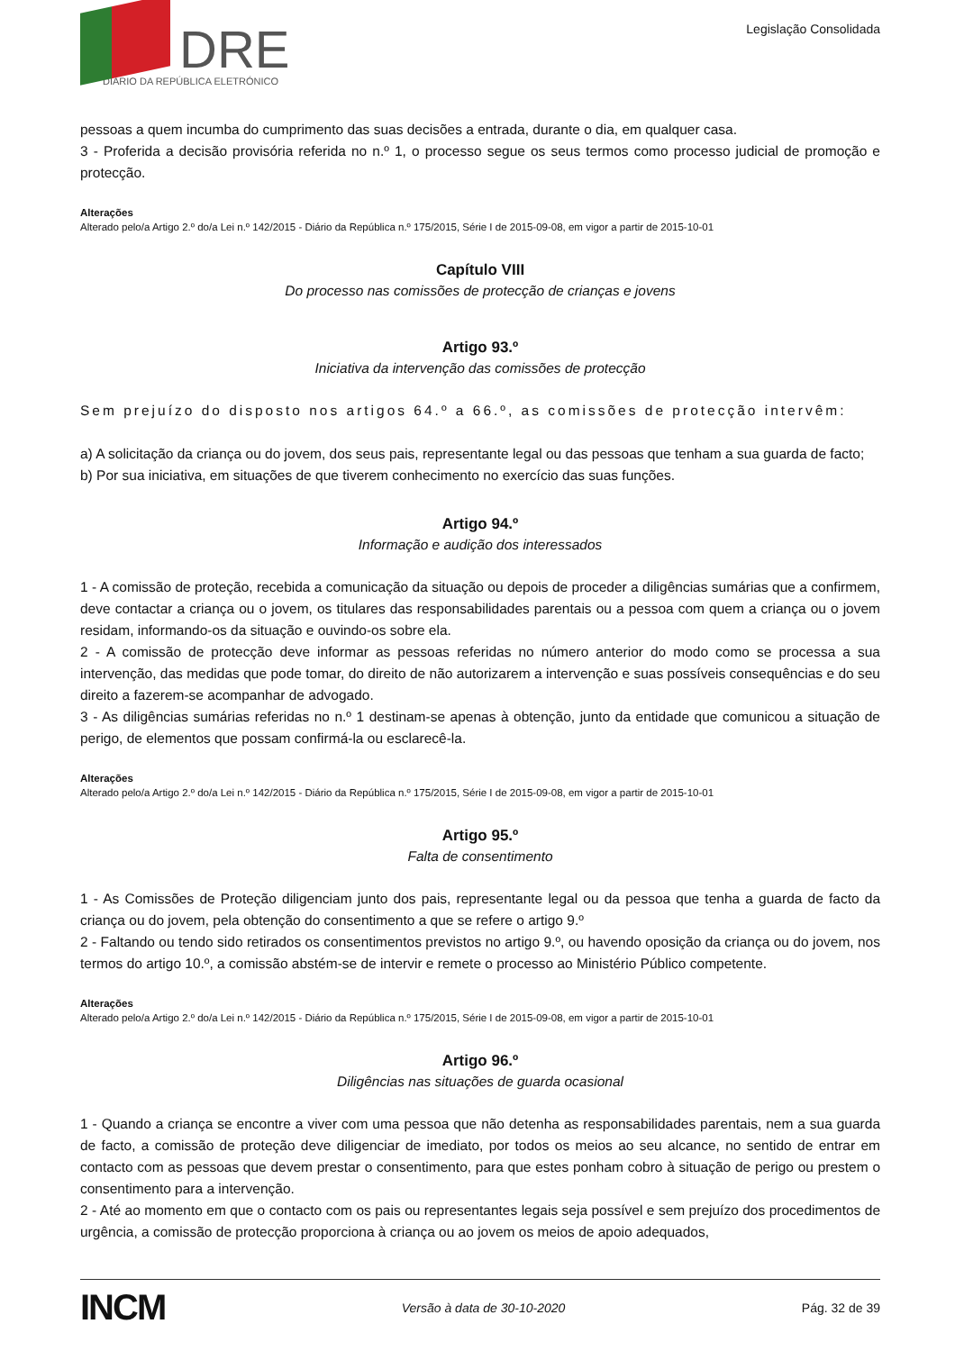DRE
DIÁRIO DA REPÚBLICA ELETRÓNICO
Legislação Consolidada
pessoas a quem incumba do cumprimento das suas decisões a entrada, durante o dia, em qualquer casa.
3 - Proferida a decisão provisória referida no n.º 1, o processo segue os seus termos como processo judicial de promoção e protecção.
Alterações
Alterado pelo/a Artigo 2.º do/a Lei n.º 142/2015 - Diário da República n.º 175/2015, Série I de 2015-09-08, em vigor a partir de 2015-10-01
Capítulo VIII
Do processo nas comissões de protecção de crianças e jovens
Artigo 93.º
Iniciativa da intervenção das comissões de protecção
Sem prejuízo do disposto nos artigos 64.º a 66.º, as comissões de protecção intervêm:
a) A solicitação da criança ou do jovem, dos seus pais, representante legal ou das pessoas que tenham a sua guarda de facto;
b) Por sua iniciativa, em situações de que tiverem conhecimento no exercício das suas funções.
Artigo 94.º
Informação e audição dos interessados
1 - A comissão de proteção, recebida a comunicação da situação ou depois de proceder a diligências sumárias que a confirmem, deve contactar a criança ou o jovem, os titulares das responsabilidades parentais ou a pessoa com quem a criança ou o jovem residam, informando-os da situação e ouvindo-os sobre ela.
2 - A comissão de protecção deve informar as pessoas referidas no número anterior do modo como se processa a sua intervenção, das medidas que pode tomar, do direito de não autorizarem a intervenção e suas possíveis consequências e do seu direito a fazerem-se acompanhar de advogado.
3 - As diligências sumárias referidas no n.º 1 destinam-se apenas à obtenção, junto da entidade que comunicou a situação de perigo, de elementos que possam confirmá-la ou esclarecê-la.
Alterações
Alterado pelo/a Artigo 2.º do/a Lei n.º 142/2015 - Diário da República n.º 175/2015, Série I de 2015-09-08, em vigor a partir de 2015-10-01
Artigo 95.º
Falta de consentimento
1 - As Comissões de Proteção diligenciam junto dos pais, representante legal ou da pessoa que tenha a guarda de facto da criança ou do jovem, pela obtenção do consentimento a que se refere o artigo 9.º
2 - Faltando ou tendo sido retirados os consentimentos previstos no artigo 9.º, ou havendo oposição da criança ou do jovem, nos termos do artigo 10.º, a comissão abstém-se de intervir e remete o processo ao Ministério Público competente.
Alterações
Alterado pelo/a Artigo 2.º do/a Lei n.º 142/2015 - Diário da República n.º 175/2015, Série I de 2015-09-08, em vigor a partir de 2015-10-01
Artigo 96.º
Diligências nas situações de guarda ocasional
1 - Quando a criança se encontre a viver com uma pessoa que não detenha as responsabilidades parentais, nem a sua guarda de facto, a comissão de proteção deve diligenciar de imediato, por todos os meios ao seu alcance, no sentido de entrar em contacto com as pessoas que devem prestar o consentimento, para que estes ponham cobro à situação de perigo ou prestem o consentimento para a intervenção.
2 - Até ao momento em que o contacto com os pais ou representantes legais seja possível e sem prejuízo dos procedimentos de urgência, a comissão de protecção proporciona à criança ou ao jovem os meios de apoio adequados,
INCM Versão à data de 30-10-2020 Pág. 32 de 39